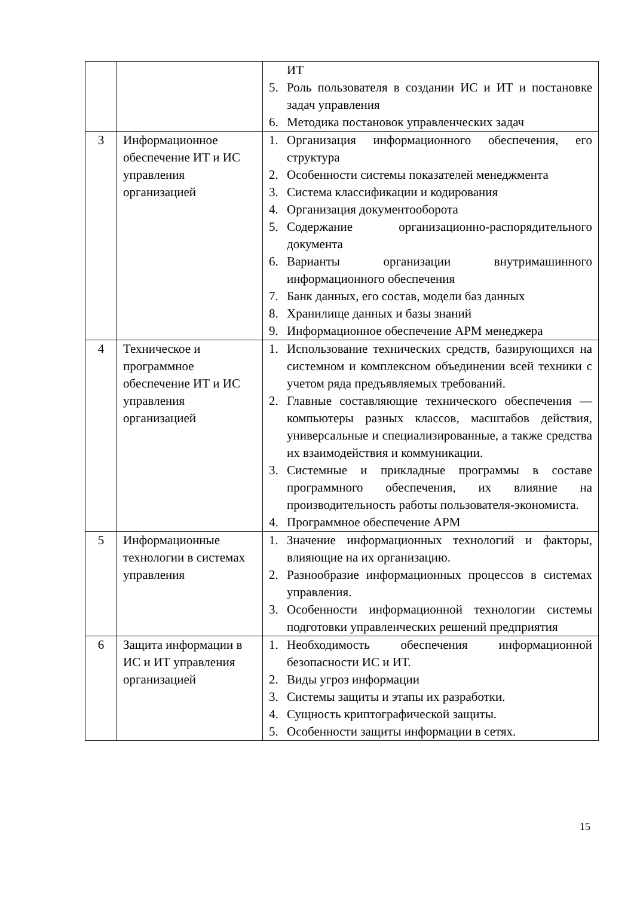| | | ИТ 5. Роль пользователя в создании ИС и ИТ и постановке задач управления 6. Методика постановок управленческих задач |
| 3 | Информационное обеспечение ИТ и ИС управления организацией | 1. Организация информационного обеспечения, его структура 2. Особенности системы показателей менеджмента 3. Система классификации и кодирования 4. Организация документооборота 5. Содержание организационно-распорядительного документа 6. Варианты организации внутримашинного информационного обеспечения 7. Банк данных, его состав, модели баз данных 8. Хранилище данных и базы знаний 9. Информационное обеспечение АРМ менеджера |
| 4 | Техническое и программное обеспечение ИТ и ИС управления организацией | 1. Использование технических средств, базирующихся на системном и комплексном объединении всей техники с учетом ряда предъявляемых требований. 2. Главные составляющие технического обеспечения — компьютеры разных классов, масштабов действия, универсальные и специализированные, а также средства их взаимодействия и коммуникации. 3. Системные и прикладные программы в составе программного обеспечения, их влияние на производительность работы пользователя-экономиста. 4. Программное обеспечение АРМ |
| 5 | Информационные технологии в системах управления | 1. Значение информационных технологий и факторы, влияющие на их организацию. 2. Разнообразие информационных процессов в системах управления. 3. Особенности информационной технологии системы подготовки управленческих решений предприятия |
| 6 | Защита информации в ИС и ИТ управления организацией | 1. Необходимость обеспечения информационной безопасности ИС и ИТ. 2. Виды угроз информации 3. Системы защиты и этапы их разработки. 4. Сущность криптографической защиты. 5. Особенности защиты информации в сетях. |
15